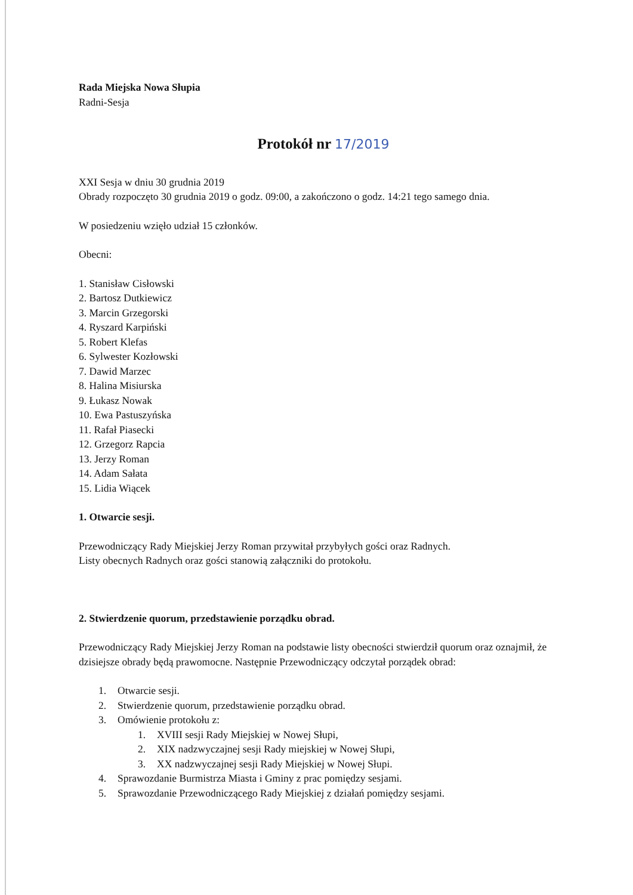Rada Miejska Nowa Słupia
Radni-Sesja
Protokół nr 17/2019
XXI Sesja w dniu 30 grudnia 2019
Obrady rozpoczęto 30 grudnia 2019 o godz. 09:00, a zakończono o godz. 14:21 tego samego dnia.
W posiedzeniu wzięło udział 15 członków.
Obecni:
1. Stanisław Cisłowski
2. Bartosz Dutkiewicz
3. Marcin Grzegorski
4. Ryszard Karpiński
5. Robert Klefas
6. Sylwester Kozłowski
7. Dawid Marzec
8. Halina Misiurska
9. Łukasz Nowak
10. Ewa Pastuszyńska
11. Rafał Piasecki
12. Grzegorz Rapcia
13. Jerzy Roman
14. Adam Sałata
15. Lidia Wiącek
1. Otwarcie sesji.
Przewodniczący Rady Miejskiej Jerzy Roman przywitał przybyłych gości oraz Radnych.
Listy obecnych Radnych oraz gości stanowią załączniki do protokołu.
2. Stwierdzenie quorum, przedstawienie porządku obrad.
Przewodniczący Rady Miejskiej Jerzy Roman na podstawie listy obecności stwierdził quorum oraz oznajmił, że dzisiejsze obrady będą prawomocne. Następnie Przewodniczący odczytał porządek obrad:
1. Otwarcie sesji.
2. Stwierdzenie quorum, przedstawienie porządku obrad.
3. Omówienie protokołu z:
1. XVIII sesji Rady Miejskiej w Nowej Słupi,
2. XIX nadzwyczajnej sesji Rady miejskiej w Nowej Słupi,
3. XX nadzwyczajnej sesji Rady Miejskiej w Nowej Słupi.
4. Sprawozdanie Burmistrza Miasta i Gminy z prac pomiędzy sesjami.
5. Sprawozdanie Przewodniczącego Rady Miejskiej z działań pomiędzy sesjami.